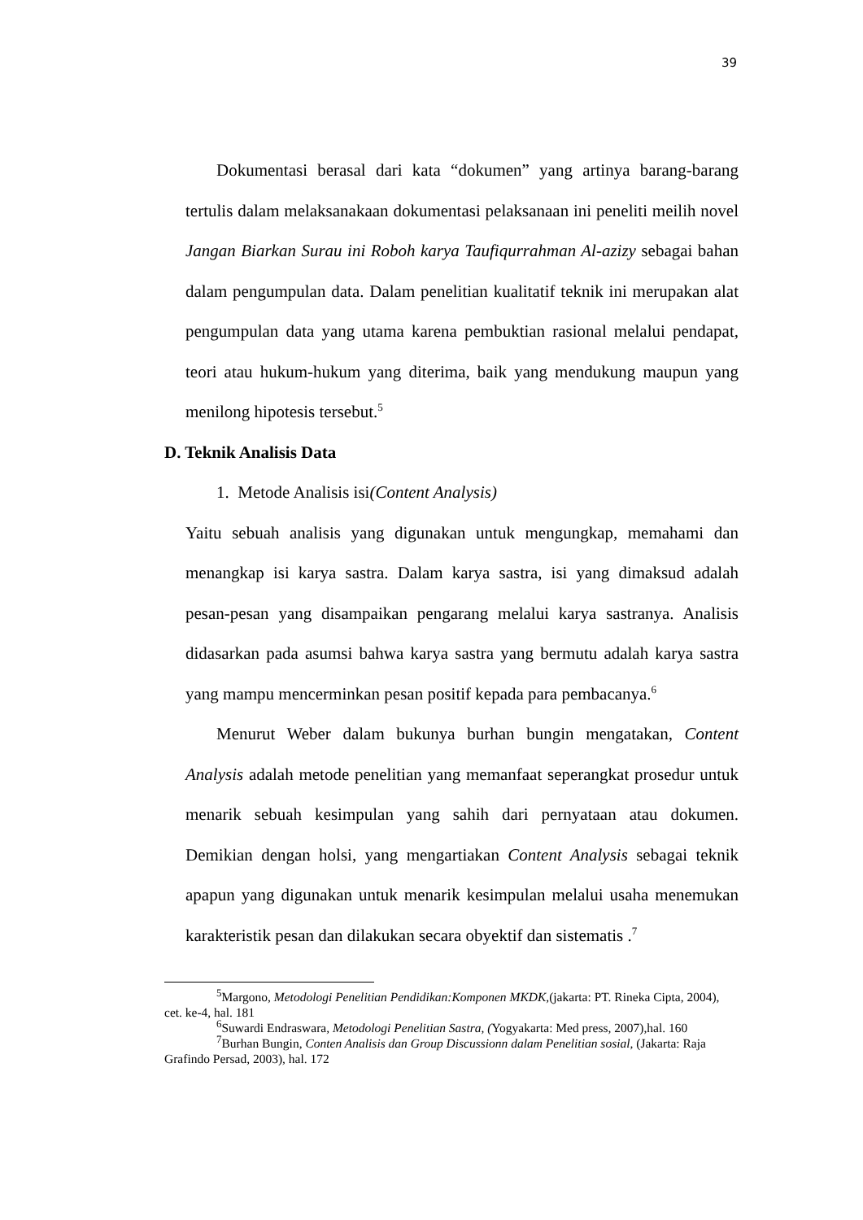39
Dokumentasi berasal dari kata “dokumen” yang artinya barang-barang tertulis dalam melaksanakaan dokumentasi pelaksanaan ini peneliti meilih novel Jangan Biarkan Surau ini Roboh karya Taufiqurrahman Al-azizy sebagai bahan dalam pengumpulan data. Dalam penelitian kualitatif teknik ini merupakan alat pengumpulan data yang utama karena pembuktian rasional melalui pendapat, teori atau hukum-hukum yang diterima, baik yang mendukung maupun yang menilong hipotesis tersebut.<sup>5</sup>
D. Teknik Analisis Data
1. Metode Analisis isi(Content Analysis)
Yaitu sebuah analisis yang digunakan untuk mengungkap, memahami dan menangkap isi karya sastra. Dalam karya sastra, isi yang dimaksud adalah pesan-pesan yang disampaikan pengarang melalui karya sastranya. Analisis didasarkan pada asumsi bahwa karya sastra yang bermutu adalah karya sastra yang mampu mencerminkan pesan positif kepada para pembacanya.<sup>6</sup>
Menurut Weber dalam bukunya burhan bungin mengatakan, Content Analysis adalah metode penelitian yang memanfaat seperangkat prosedur untuk menarik sebuah kesimpulan yang sahih dari pernyataan atau dokumen. Demikian dengan holsi, yang mengartiakan Content Analysis sebagai teknik apapun yang digunakan untuk menarik kesimpulan melalui usaha menemukan karakteristik pesan dan dilakukan secara obyektif dan sistematis .<sup>7</sup>
<sup>5</sup> Margono, Metodologi Penelitian Pendidikan:Komponen MKDK,(jakarta: PT. Rineka Cipta, 2004), cet. ke-4, hal. 181
<sup>6</sup> Suwardi Endraswara, Metodologi Penelitian Sastra, (Yogyakarta: Med press, 2007),hal. 160
<sup>7</sup> Burhan Bungin, Conten Analisis dan Group Discussionn dalam Penelitian sosial, (Jakarta: Raja Grafindo Persad, 2003), hal. 172